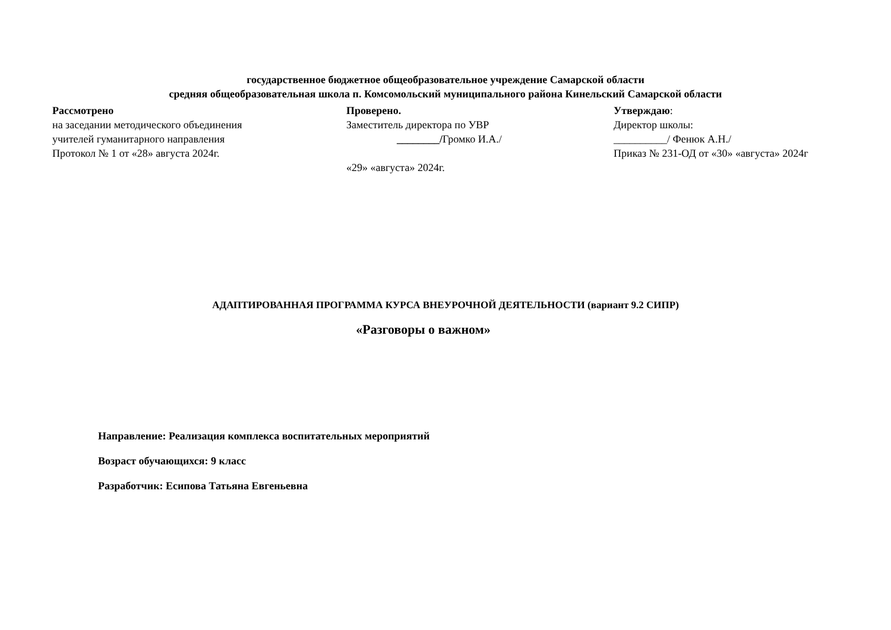государственное бюджетное общеобразовательное учреждение Самарской области
средняя общеобразовательная школа п. Комсомольский муниципального района Кинельский Самарской области
Рассмотрено
на заседании методического объединения
учителей гуманитарного направления
Протокол № 1 от «28» августа 2024г.
Проверено.
Заместитель директора по УВР
________/Громко И.А./
«29» «августа» 2024г.
Утверждаю:
Директор школы:
__________/ Фенюк А.Н./
Приказ № 231-ОД от «30» «августа» 2024г
АДАПТИРОВАННАЯ ПРОГРАММА КУРСА ВНЕУРОЧНОЙ ДЕЯТЕЛЬНОСТИ (вариант 9.2 СИПР)
«Разговоры о важном»
Направление: Реализация комплекса воспитательных мероприятий
Возраст обучающихся: 9 класс
Разработчик: Есипова Татьяна Евгеньевна